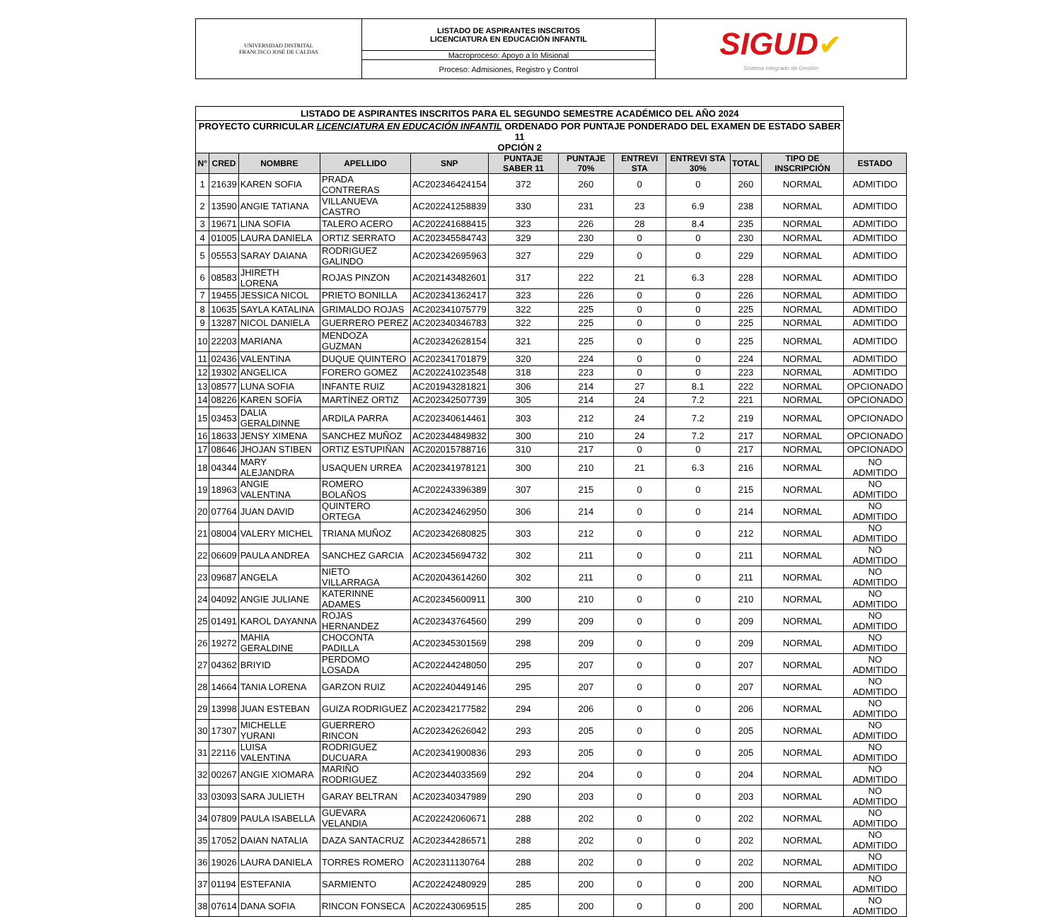| UNIVERSIDAD DISTRITAL FRANCISCO JOSÉ DE CALDAS | LISTADO DE ASPIRANTES INSCRITOS LICENCIATURA EN EDUCACIÓN INFANTIL | SIGUD ✔ Sistema Integrado de Gestión |
| | Macroproceso: Apoyo a lo Misional | |
| | Proceso: Admisiones, Registro y Control | |
| LISTADO DE ASPIRANTES INSCRITOS PARA EL SEGUNDO SEMESTRE ACADÉMICO DEL AÑO 2024 | | | | | | | | | | | |
| PROYECTO CURRICULAR LICENCIATURA EN EDUCACIÓN INFANTIL ORDENADO POR PUNTAJE PONDERADO DEL EXAMEN DE ESTADO SABER 11 OPCIÓN 2 | | | | | | | | | | | |
| N° | CRED | NOMBRE | APELLIDO | SNP | PUNTAJE SABER 11 | PUNTAJE 70% | ENTREVI STA | ENTREVI STA 30% | TOTAL | TIPO DE INSCRIPCIÓN | ESTADO |
| 1 | 21639 | KAREN SOFIA | PRADA CONTRERAS | AC202346424154 | 372 | 260 | 0 | 0 | 260 | NORMAL | ADMITIDO |
| 2 | 13590 | ANGIE TATIANA | VILLANUEVA CASTRO | AC202241258839 | 330 | 231 | 23 | 6.9 | 238 | NORMAL | ADMITIDO |
| 3 | 19671 | LINA SOFIA | TALERO ACERO | AC202241688415 | 323 | 226 | 28 | 8.4 | 235 | NORMAL | ADMITIDO |
| 4 | 01005 | LAURA DANIELA | ORTIZ SERRATO | AC202345584743 | 329 | 230 | 0 | 0 | 230 | NORMAL | ADMITIDO |
| 5 | 05553 | SARAY DAIANA | RODRIGUEZ GALINDO | AC202342695963 | 327 | 229 | 0 | 0 | 229 | NORMAL | ADMITIDO |
| 6 | 08583 | JHIRETH LORENA | ROJAS PINZON | AC202143482601 | 317 | 222 | 21 | 6.3 | 228 | NORMAL | ADMITIDO |
| 7 | 19455 | JESSICA NICOL | PRIETO BONILLA | AC202341362417 | 323 | 226 | 0 | 0 | 226 | NORMAL | ADMITIDO |
| 8 | 10635 | SAYLA KATALINA | GRIMALDO ROJAS | AC202341075779 | 322 | 225 | 0 | 0 | 225 | NORMAL | ADMITIDO |
| 9 | 13287 | NICOL DANIELA | GUERRERO PEREZ | AC202340346783 | 322 | 225 | 0 | 0 | 225 | NORMAL | ADMITIDO |
| 10 | 22203 | MARIANA | MENDOZA GUZMAN | AC202342628154 | 321 | 225 | 0 | 0 | 225 | NORMAL | ADMITIDO |
| 11 | 02436 | VALENTINA | DUQUE QUINTERO | AC202341701879 | 320 | 224 | 0 | 0 | 224 | NORMAL | ADMITIDO |
| 12 | 19302 | ANGELICA | FORERO GOMEZ | AC202241023548 | 318 | 223 | 0 | 0 | 223 | NORMAL | ADMITIDO |
| 13 | 08577 | LUNA SOFIA | INFANTE RUIZ | AC201943281821 | 306 | 214 | 27 | 8.1 | 222 | NORMAL | OPCIONADO |
| 14 | 08226 | KAREN SOFÍA | MARTÍNEZ ORTIZ | AC202342507739 | 305 | 214 | 24 | 7.2 | 221 | NORMAL | OPCIONADO |
| 15 | 03453 | DALIA GERALDINNE | ARDILA PARRA | AC202340614461 | 303 | 212 | 24 | 7.2 | 219 | NORMAL | OPCIONADO |
| 16 | 18633 | JENSY XIMENA | SANCHEZ MUÑOZ | AC202344849832 | 300 | 210 | 24 | 7.2 | 217 | NORMAL | OPCIONADO |
| 17 | 08646 | JHOJAN STIBEN | ORTIZ ESTUPIÑAN | AC202015788716 | 310 | 217 | 0 | 0 | 217 | NORMAL | OPCIONADO |
| 18 | 04344 | MARY ALEJANDRA | USAQUEN URREA | AC202341978121 | 300 | 210 | 21 | 6.3 | 216 | NORMAL | NO ADMITIDO |
| 19 | 18963 | ANGIE VALENTINA | ROMERO BOLAÑOS | AC202243396389 | 307 | 215 | 0 | 0 | 215 | NORMAL | NO ADMITIDO |
| 20 | 07764 | JUAN DAVID | QUINTERO ORTEGA | AC202342462950 | 306 | 214 | 0 | 0 | 214 | NORMAL | NO ADMITIDO |
| 21 | 08004 | VALERY MICHEL | TRIANA MUÑOZ | AC202342680825 | 303 | 212 | 0 | 0 | 212 | NORMAL | NO ADMITIDO |
| 22 | 06609 | PAULA ANDREA | SANCHEZ GARCIA | AC202345694732 | 302 | 211 | 0 | 0 | 211 | NORMAL | NO ADMITIDO |
| 23 | 09687 | ANGELA | NIETO VILLARRAGA | AC202043614260 | 302 | 211 | 0 | 0 | 211 | NORMAL | NO ADMITIDO |
| 24 | 04092 | ANGIE JULIANE | KATERINNE ADAMES | AC202345600911 | 300 | 210 | 0 | 0 | 210 | NORMAL | NO ADMITIDO |
| 25 | 01491 | KAROL DAYANNA | ROJAS HERNANDEZ | AC202343764560 | 299 | 209 | 0 | 0 | 209 | NORMAL | NO ADMITIDO |
| 26 | 19272 | MAHIA GERALDINE | CHOCONTA PADILLA | AC202345301569 | 298 | 209 | 0 | 0 | 209 | NORMAL | NO ADMITIDO |
| 27 | 04362 | BRIYID | PERDOMO LOSADA | AC202244248050 | 295 | 207 | 0 | 0 | 207 | NORMAL | NO ADMITIDO |
| 28 | 14664 | TANIA LORENA | GARZON RUIZ | AC202240449146 | 295 | 207 | 0 | 0 | 207 | NORMAL | NO ADMITIDO |
| 29 | 13998 | JUAN ESTEBAN | GUIZA RODRIGUEZ | AC202342177582 | 294 | 206 | 0 | 0 | 206 | NORMAL | NO ADMITIDO |
| 30 | 17307 | MICHELLE YURANI | GUERRERO RINCON | AC202342626042 | 293 | 205 | 0 | 0 | 205 | NORMAL | NO ADMITIDO |
| 31 | 22116 | LUISA VALENTINA | RODRIGUEZ DUCUARA | AC202341900836 | 293 | 205 | 0 | 0 | 205 | NORMAL | NO ADMITIDO |
| 32 | 00267 | ANGIE XIOMARA | MARIÑO RODRIGUEZ | AC202344033569 | 292 | 204 | 0 | 0 | 204 | NORMAL | NO ADMITIDO |
| 33 | 03093 | SARA JULIETH | GARAY BELTRAN | AC202340347989 | 290 | 203 | 0 | 0 | 203 | NORMAL | NO ADMITIDO |
| 34 | 07809 | PAULA ISABELLA | GUEVARA VELANDIA | AC202242060671 | 288 | 202 | 0 | 0 | 202 | NORMAL | NO ADMITIDO |
| 35 | 17052 | DAIAN NATALIA | DAZA SANTACRUZ | AC202344286571 | 288 | 202 | 0 | 0 | 202 | NORMAL | NO ADMITIDO |
| 36 | 19026 | LAURA DANIELA | TORRES ROMERO | AC202311130764 | 288 | 202 | 0 | 0 | 202 | NORMAL | NO ADMITIDO |
| 37 | 01194 | ESTEFANIA | SARMIENTO | AC202242480929 | 285 | 200 | 0 | 0 | 200 | NORMAL | NO ADMITIDO |
| 38 | 07614 | DANA SOFIA | RINCON FONSECA | AC202243069515 | 285 | 200 | 0 | 0 | 200 | NORMAL | NO ADMITIDO |